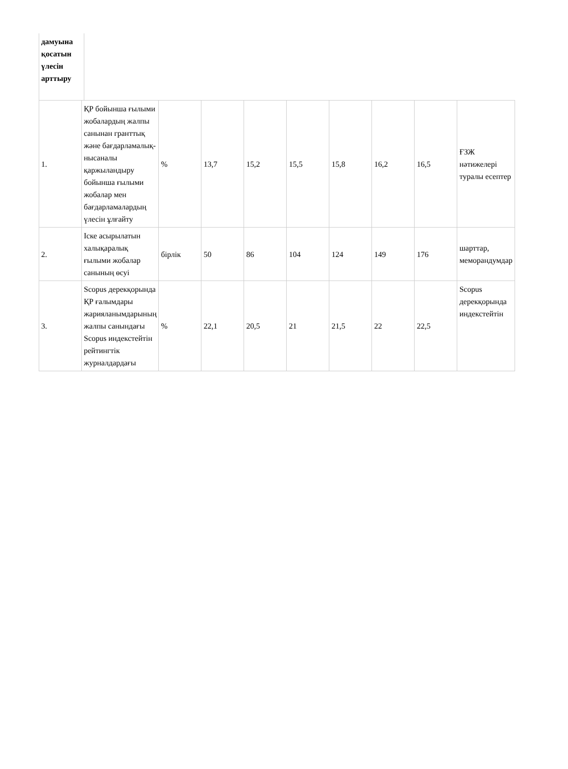дамуына қосатын үлесін арттыру
| 1. | ҚР бойынша ғылыми жобалардың жалпы санынан гранттық және бағдарламалық-нысаналы қаржыландыру бойынша ғылыми жобалар мен бағдарламалардың үлесін ұлғайту | % | 13,7 | 15,2 | 15,5 | 15,8 | 16,2 | 16,5 | ҒЗЖ нәтижелері туралы есептер |
| 2. | Іске асырылатын халықаралық ғылыми жобалар санының өсуі | бірлік | 50 | 86 | 104 | 124 | 149 | 176 | шарттар, меморандумдар |
| 3. | Scopus дерекқорында ҚР ғалымдары жарияланымдарының жалпы санындағы Scopus индекстейтін рейтингтік журналдардағы | % | 22,1 | 20,5 | 21 | 21,5 | 22 | 22,5 | Scopus дерекқорында индекстейтін |